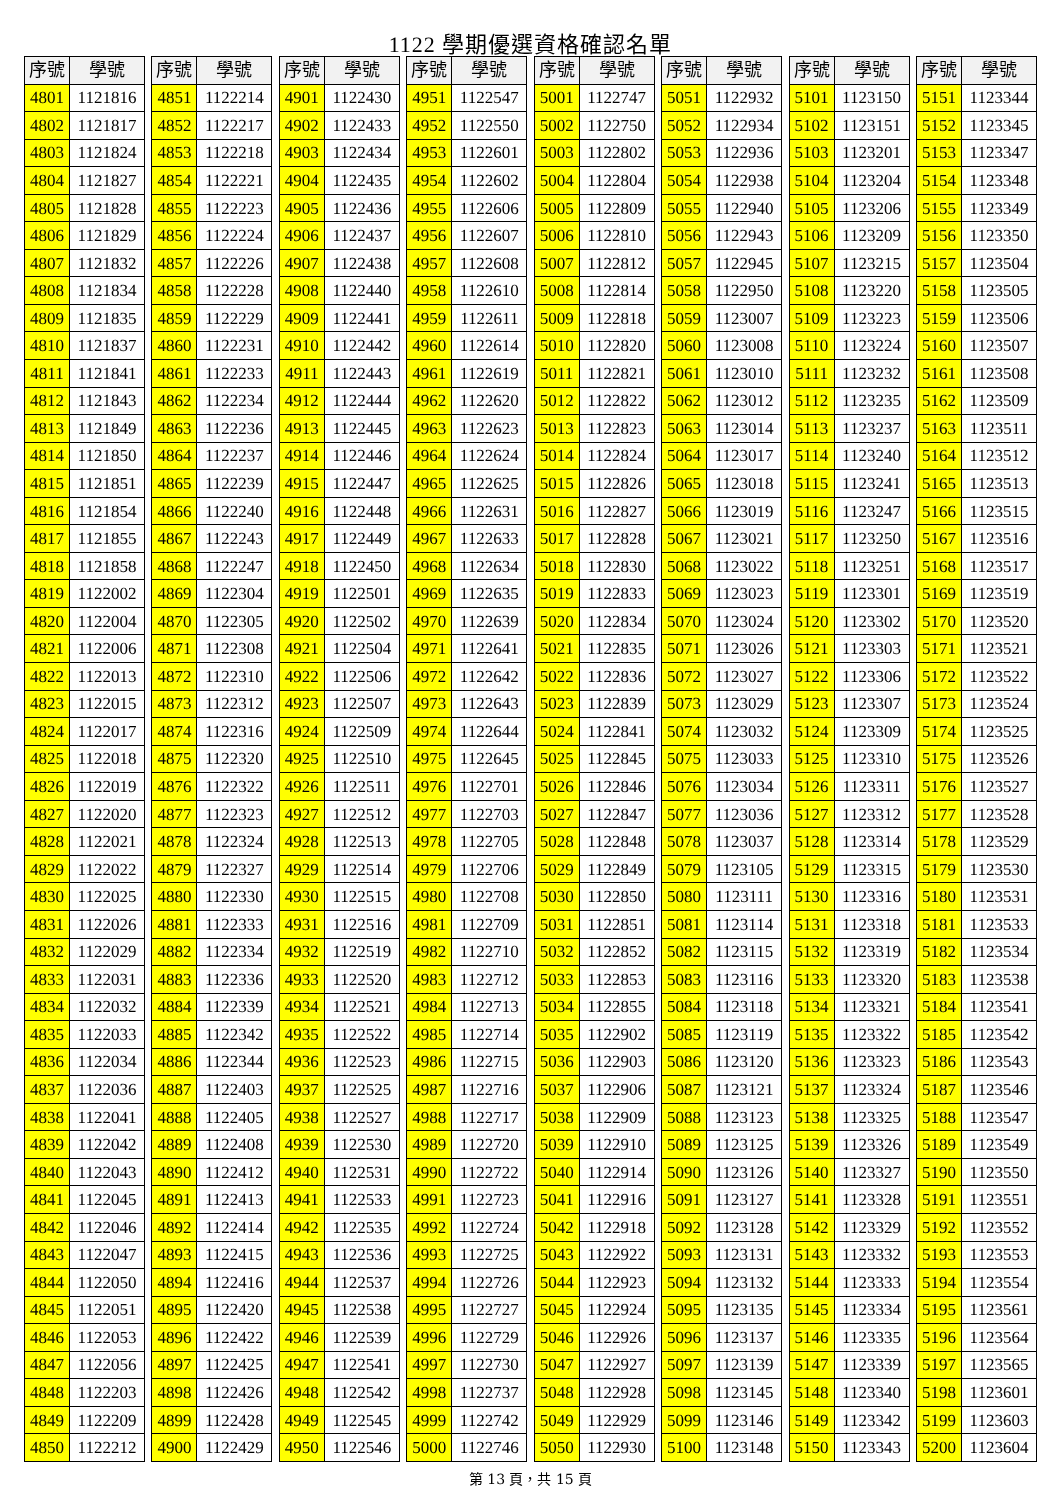1122 學期優選資格確認名單
| 序號 | 學號 |
| --- | --- |
| 4801 | 1121816 |
| 4802 | 1121817 |
| 4803 | 1121824 |
| 4804 | 1121827 |
| 4805 | 1121828 |
| 4806 | 1121829 |
| 4807 | 1121832 |
| 4808 | 1121834 |
| 4809 | 1121835 |
| 4810 | 1121837 |
| 4811 | 1121841 |
| 4812 | 1121843 |
| 4813 | 1121849 |
| 4814 | 1121850 |
| 4815 | 1121851 |
| 4816 | 1121854 |
| 4817 | 1121855 |
| 4818 | 1121858 |
| 4819 | 1122002 |
| 4820 | 1122004 |
| 4821 | 1122006 |
| 4822 | 1122013 |
| 4823 | 1122015 |
| 4824 | 1122017 |
| 4825 | 1122018 |
| 4826 | 1122019 |
| 4827 | 1122020 |
| 4828 | 1122021 |
| 4829 | 1122022 |
| 4830 | 1122025 |
| 4831 | 1122026 |
| 4832 | 1122029 |
| 4833 | 1122031 |
| 4834 | 1122032 |
| 4835 | 1122033 |
| 4836 | 1122034 |
| 4837 | 1122036 |
| 4838 | 1122041 |
| 4839 | 1122042 |
| 4840 | 1122043 |
| 4841 | 1122045 |
| 4842 | 1122046 |
| 4843 | 1122047 |
| 4844 | 1122050 |
| 4845 | 1122051 |
| 4846 | 1122053 |
| 4847 | 1122056 |
| 4848 | 1122203 |
| 4849 | 1122209 |
| 4850 | 1122212 |
| 序號 | 學號 |
| --- | --- |
| 4851 | 1122214 |
| 4852 | 1122217 |
| 4853 | 1122218 |
| 4854 | 1122221 |
| 4855 | 1122223 |
| 4856 | 1122224 |
| 4857 | 1122226 |
| 4858 | 1122228 |
| 4859 | 1122229 |
| 4860 | 1122231 |
| 4861 | 1122233 |
| 4862 | 1122234 |
| 4863 | 1122236 |
| 4864 | 1122237 |
| 4865 | 1122239 |
| 4866 | 1122240 |
| 4867 | 1122243 |
| 4868 | 1122247 |
| 4869 | 1122304 |
| 4870 | 1122305 |
| 4871 | 1122308 |
| 4872 | 1122310 |
| 4873 | 1122312 |
| 4874 | 1122316 |
| 4875 | 1122320 |
| 4876 | 1122322 |
| 4877 | 1122323 |
| 4878 | 1122324 |
| 4879 | 1122327 |
| 4880 | 1122330 |
| 4881 | 1122333 |
| 4882 | 1122334 |
| 4883 | 1122336 |
| 4884 | 1122339 |
| 4885 | 1122342 |
| 4886 | 1122344 |
| 4887 | 1122403 |
| 4888 | 1122405 |
| 4889 | 1122408 |
| 4890 | 1122412 |
| 4891 | 1122413 |
| 4892 | 1122414 |
| 4893 | 1122415 |
| 4894 | 1122416 |
| 4895 | 1122420 |
| 4896 | 1122422 |
| 4897 | 1122425 |
| 4898 | 1122426 |
| 4899 | 1122428 |
| 4900 | 1122429 |
| 序號 | 學號 |
| --- | --- |
| 4901 | 1122430 |
| 4902 | 1122433 |
| 4903 | 1122434 |
| 4904 | 1122435 |
| 4905 | 1122436 |
| 4906 | 1122437 |
| 4907 | 1122438 |
| 4908 | 1122440 |
| 4909 | 1122441 |
| 4910 | 1122442 |
| 4911 | 1122443 |
| 4912 | 1122444 |
| 4913 | 1122445 |
| 4914 | 1122446 |
| 4915 | 1122447 |
| 4916 | 1122448 |
| 4917 | 1122449 |
| 4918 | 1122450 |
| 4919 | 1122501 |
| 4920 | 1122502 |
| 4921 | 1122504 |
| 4922 | 1122506 |
| 4923 | 1122507 |
| 4924 | 1122509 |
| 4925 | 1122510 |
| 4926 | 1122511 |
| 4927 | 1122512 |
| 4928 | 1122513 |
| 4929 | 1122514 |
| 4930 | 1122515 |
| 4931 | 1122516 |
| 4932 | 1122519 |
| 4933 | 1122520 |
| 4934 | 1122521 |
| 4935 | 1122522 |
| 4936 | 1122523 |
| 4937 | 1122525 |
| 4938 | 1122527 |
| 4939 | 1122530 |
| 4940 | 1122531 |
| 4941 | 1122533 |
| 4942 | 1122535 |
| 4943 | 1122536 |
| 4944 | 1122537 |
| 4945 | 1122538 |
| 4946 | 1122539 |
| 4947 | 1122541 |
| 4948 | 1122542 |
| 4949 | 1122545 |
| 4950 | 1122546 |
| 序號 | 學號 |
| --- | --- |
| 4951 | 1122547 |
| 4952 | 1122550 |
| 4953 | 1122601 |
| 4954 | 1122602 |
| 4955 | 1122606 |
| 4956 | 1122607 |
| 4957 | 1122608 |
| 4958 | 1122610 |
| 4959 | 1122611 |
| 4960 | 1122614 |
| 4961 | 1122619 |
| 4962 | 1122620 |
| 4963 | 1122623 |
| 4964 | 1122624 |
| 4965 | 1122625 |
| 4966 | 1122631 |
| 4967 | 1122633 |
| 4968 | 1122634 |
| 4969 | 1122635 |
| 4970 | 1122639 |
| 4971 | 1122641 |
| 4972 | 1122642 |
| 4973 | 1122643 |
| 4974 | 1122644 |
| 4975 | 1122645 |
| 4976 | 1122701 |
| 4977 | 1122703 |
| 4978 | 1122705 |
| 4979 | 1122706 |
| 4980 | 1122708 |
| 4981 | 1122709 |
| 4982 | 1122710 |
| 4983 | 1122712 |
| 4984 | 1122713 |
| 4985 | 1122714 |
| 4986 | 1122715 |
| 4987 | 1122716 |
| 4988 | 1122717 |
| 4989 | 1122720 |
| 4990 | 1122722 |
| 4991 | 1122723 |
| 4992 | 1122724 |
| 4993 | 1122725 |
| 4994 | 1122726 |
| 4995 | 1122727 |
| 4996 | 1122729 |
| 4997 | 1122730 |
| 4998 | 1122737 |
| 4999 | 1122742 |
| 5000 | 1122746 |
| 序號 | 學號 |
| --- | --- |
| 5001 | 1122747 |
| 5002 | 1122750 |
| 5003 | 1122802 |
| 5004 | 1122804 |
| 5005 | 1122809 |
| 5006 | 1122810 |
| 5007 | 1122812 |
| 5008 | 1122814 |
| 5009 | 1122818 |
| 5010 | 1122820 |
| 5011 | 1122821 |
| 5012 | 1122822 |
| 5013 | 1122823 |
| 5014 | 1122824 |
| 5015 | 1122826 |
| 5016 | 1122827 |
| 5017 | 1122828 |
| 5018 | 1122830 |
| 5019 | 1122833 |
| 5020 | 1122834 |
| 5021 | 1122835 |
| 5022 | 1122836 |
| 5023 | 1122839 |
| 5024 | 1122841 |
| 5025 | 1122845 |
| 5026 | 1122846 |
| 5027 | 1122847 |
| 5028 | 1122848 |
| 5029 | 1122849 |
| 5030 | 1122850 |
| 5031 | 1122851 |
| 5032 | 1122852 |
| 5033 | 1122853 |
| 5034 | 1122855 |
| 5035 | 1122902 |
| 5036 | 1122903 |
| 5037 | 1122906 |
| 5038 | 1122909 |
| 5039 | 1122910 |
| 5040 | 1122914 |
| 5041 | 1122916 |
| 5042 | 1122918 |
| 5043 | 1122922 |
| 5044 | 1122923 |
| 5045 | 1122924 |
| 5046 | 1122926 |
| 5047 | 1122927 |
| 5048 | 1122928 |
| 5049 | 1122929 |
| 5050 | 1122930 |
| 序號 | 學號 |
| --- | --- |
| 5051 | 1122932 |
| 5052 | 1122934 |
| 5053 | 1122936 |
| 5054 | 1122938 |
| 5055 | 1122940 |
| 5056 | 1122943 |
| 5057 | 1122945 |
| 5058 | 1122950 |
| 5059 | 1123007 |
| 5060 | 1123008 |
| 5061 | 1123010 |
| 5062 | 1123012 |
| 5063 | 1123014 |
| 5064 | 1123017 |
| 5065 | 1123018 |
| 5066 | 1123019 |
| 5067 | 1123021 |
| 5068 | 1123022 |
| 5069 | 1123023 |
| 5070 | 1123024 |
| 5071 | 1123026 |
| 5072 | 1123027 |
| 5073 | 1123029 |
| 5074 | 1123032 |
| 5075 | 1123033 |
| 5076 | 1123034 |
| 5077 | 1123036 |
| 5078 | 1123037 |
| 5079 | 1123105 |
| 5080 | 1123111 |
| 5081 | 1123114 |
| 5082 | 1123115 |
| 5083 | 1123116 |
| 5084 | 1123118 |
| 5085 | 1123119 |
| 5086 | 1123120 |
| 5087 | 1123121 |
| 5088 | 1123123 |
| 5089 | 1123125 |
| 5090 | 1123126 |
| 5091 | 1123127 |
| 5092 | 1123128 |
| 5093 | 1123131 |
| 5094 | 1123132 |
| 5095 | 1123135 |
| 5096 | 1123137 |
| 5097 | 1123139 |
| 5098 | 1123145 |
| 5099 | 1123146 |
| 5100 | 1123148 |
| 序號 | 學號 |
| --- | --- |
| 5101 | 1123150 |
| 5102 | 1123151 |
| 5103 | 1123201 |
| 5104 | 1123204 |
| 5105 | 1123206 |
| 5106 | 1123209 |
| 5107 | 1123215 |
| 5108 | 1123220 |
| 5109 | 1123223 |
| 5110 | 1123224 |
| 5111 | 1123232 |
| 5112 | 1123235 |
| 5113 | 1123237 |
| 5114 | 1123240 |
| 5115 | 1123241 |
| 5116 | 1123247 |
| 5117 | 1123250 |
| 5118 | 1123251 |
| 5119 | 1123301 |
| 5120 | 1123302 |
| 5121 | 1123303 |
| 5122 | 1123306 |
| 5123 | 1123307 |
| 5124 | 1123309 |
| 5125 | 1123310 |
| 5126 | 1123311 |
| 5127 | 1123312 |
| 5128 | 1123314 |
| 5129 | 1123315 |
| 5130 | 1123316 |
| 5131 | 1123318 |
| 5132 | 1123319 |
| 5133 | 1123320 |
| 5134 | 1123321 |
| 5135 | 1123322 |
| 5136 | 1123323 |
| 5137 | 1123324 |
| 5138 | 1123325 |
| 5139 | 1123326 |
| 5140 | 1123327 |
| 5141 | 1123328 |
| 5142 | 1123329 |
| 5143 | 1123332 |
| 5144 | 1123333 |
| 5145 | 1123334 |
| 5146 | 1123335 |
| 5147 | 1123339 |
| 5148 | 1123340 |
| 5149 | 1123342 |
| 5150 | 1123343 |
| 序號 | 學號 |
| --- | --- |
| 5151 | 1123344 |
| 5152 | 1123345 |
| 5153 | 1123347 |
| 5154 | 1123348 |
| 5155 | 1123349 |
| 5156 | 1123350 |
| 5157 | 1123504 |
| 5158 | 1123505 |
| 5159 | 1123506 |
| 5160 | 1123507 |
| 5161 | 1123508 |
| 5162 | 1123509 |
| 5163 | 1123511 |
| 5164 | 1123512 |
| 5165 | 1123513 |
| 5166 | 1123515 |
| 5167 | 1123516 |
| 5168 | 1123517 |
| 5169 | 1123519 |
| 5170 | 1123520 |
| 5171 | 1123521 |
| 5172 | 1123522 |
| 5173 | 1123524 |
| 5174 | 1123525 |
| 5175 | 1123526 |
| 5176 | 1123527 |
| 5177 | 1123528 |
| 5178 | 1123529 |
| 5179 | 1123530 |
| 5180 | 1123531 |
| 5181 | 1123533 |
| 5182 | 1123534 |
| 5183 | 1123538 |
| 5184 | 1123541 |
| 5185 | 1123542 |
| 5186 | 1123543 |
| 5187 | 1123546 |
| 5188 | 1123547 |
| 5189 | 1123549 |
| 5190 | 1123550 |
| 5191 | 1123551 |
| 5192 | 1123552 |
| 5193 | 1123553 |
| 5194 | 1123554 |
| 5195 | 1123561 |
| 5196 | 1123564 |
| 5197 | 1123565 |
| 5198 | 1123601 |
| 5199 | 1123603 |
| 5200 | 1123604 |
第 13 頁，共 15 頁